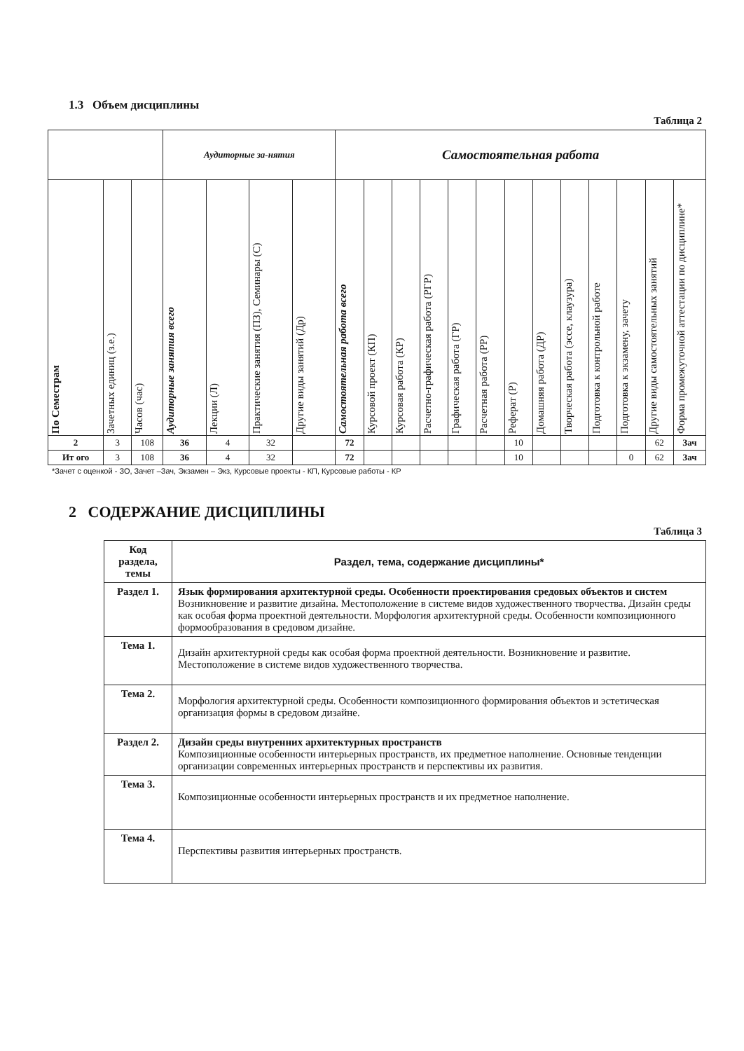1.3 Объем дисциплины
Таблица 2
| | | | Аудиторные за-нятия | | | | Самостоятельная работа | | | | | | | | | | | | |
| --- | --- | --- | --- | --- | --- | --- | --- | --- | --- | --- | --- | --- | --- | --- | --- | --- | --- | --- | --- |
| По Семестрам | Зачетных единиц (з.е.) | Часов (час) | Аудиторные занятия всего | Лекции (Л) | Практические занятия (ПЗ), Семинары (С) | Другие виды занятий (Др) | Самостоятельная работа всего | Курсовой проект (КП) | Курсовая работа (КР) | Расчетно-графическая работа (РГР) | Графическая работа (ГР) | Расчетная работа (РР) | Реферат (Р) | Домашняя работа (ДР) | Творческая работа (эссе, клаузура) | Подготовка к контрольной работе | Подготовка к экзамену, зачету | Другие виды самостоятельных занятий | Форма промежуточной аттестации по дисциплине* |
| 2 | 3 | 108 | 36 | 4 | 32 | | 72 | | | | | | 10 | | | | | 62 | Зач |
| Ит ого | 3 | 108 | 36 | 4 | 32 | | 72 | | | | | | 10 | | | | 0 | 62 | Зач |
*Зачет с оценкой - ЗО, Зачет –Зач, Экзамен – Экз, Курсовые проекты - КП, Курсовые работы - КР
2 СОДЕРЖАНИЕ ДИСЦИПЛИНЫ
Таблица 3
| Код раздела, темы | Раздел, тема, содержание дисциплины* |
| Раздел 1. | Язык формирования архитектурной среды. Особенности проектирования средовых объектов и систем Возникновение и развитие дизайна. Местоположение в системе видов художественного творчества. Дизайн среды как особая форма проектной деятельности. Морфология архитектурной среды. Особенности композиционного формообразования в средовом дизайне. |
| Тема 1. | Дизайн архитектурной среды как особая форма проектной деятельности. Возникновение и развитие. Местоположение в системе видов художественного творчества. |
| Тема 2. | Морфология архитектурной среды. Особенности композиционного формирования объектов и эстетическая организация формы в средовом дизайне. |
| Раздел 2. | Дизайн среды внутренних архитектурных пространств Композиционные особенности интерьерных пространств, их предметное наполнение. Основные тенденции организации современных интерьерных пространств и перспективы их развития. |
| Тема 3. | Композиционные особенности интерьерных пространств и их предметное наполнение. |
| Тема 4. | Перспективы развития интерьерных пространств. |